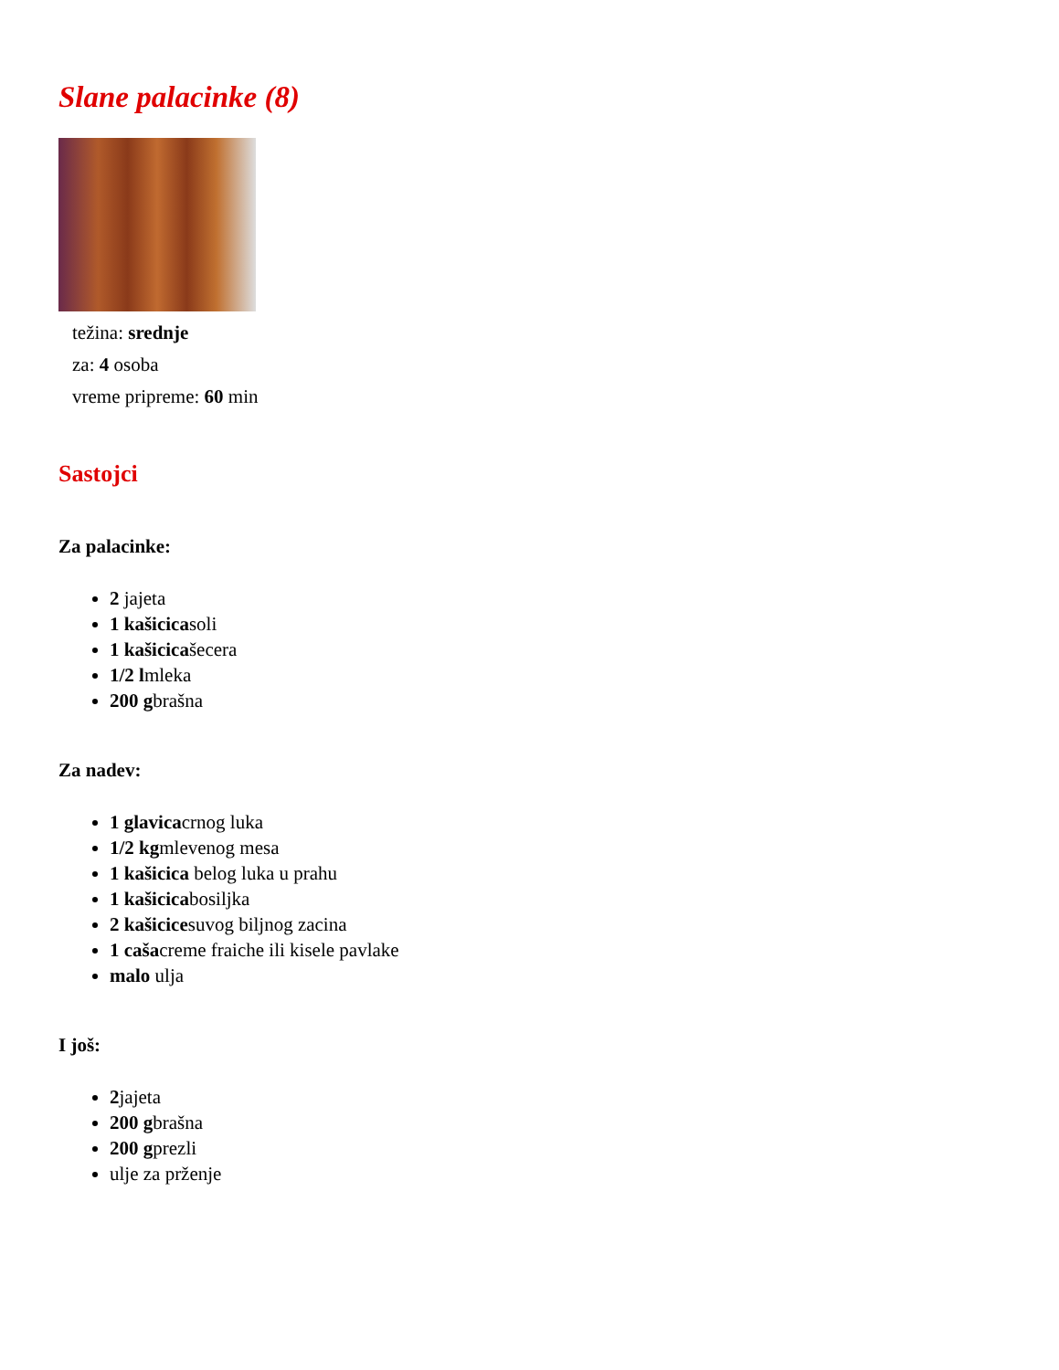Slane palacinke (8)
težina: srednje
za: 4 osoba
vreme pripreme: 60 min
Sastojci
Za palacinke:
2 jajeta
1 kašicicasoli
1 kašicicašecera
1/2 lmleka
200 gbrašna
Za nadev:
1 glavicacrnog luka
1/2 kgmlevenog mesa
1 kašicica belog luka u prahu
1 kašicicabosiljka
2 kašicicesuvog biljnog zacina
1 cašacreme fraiche ili kisele pavlake
malo ulja
I još:
2jajeta
200 gbrašna
200 gprezli
ulje za prženje